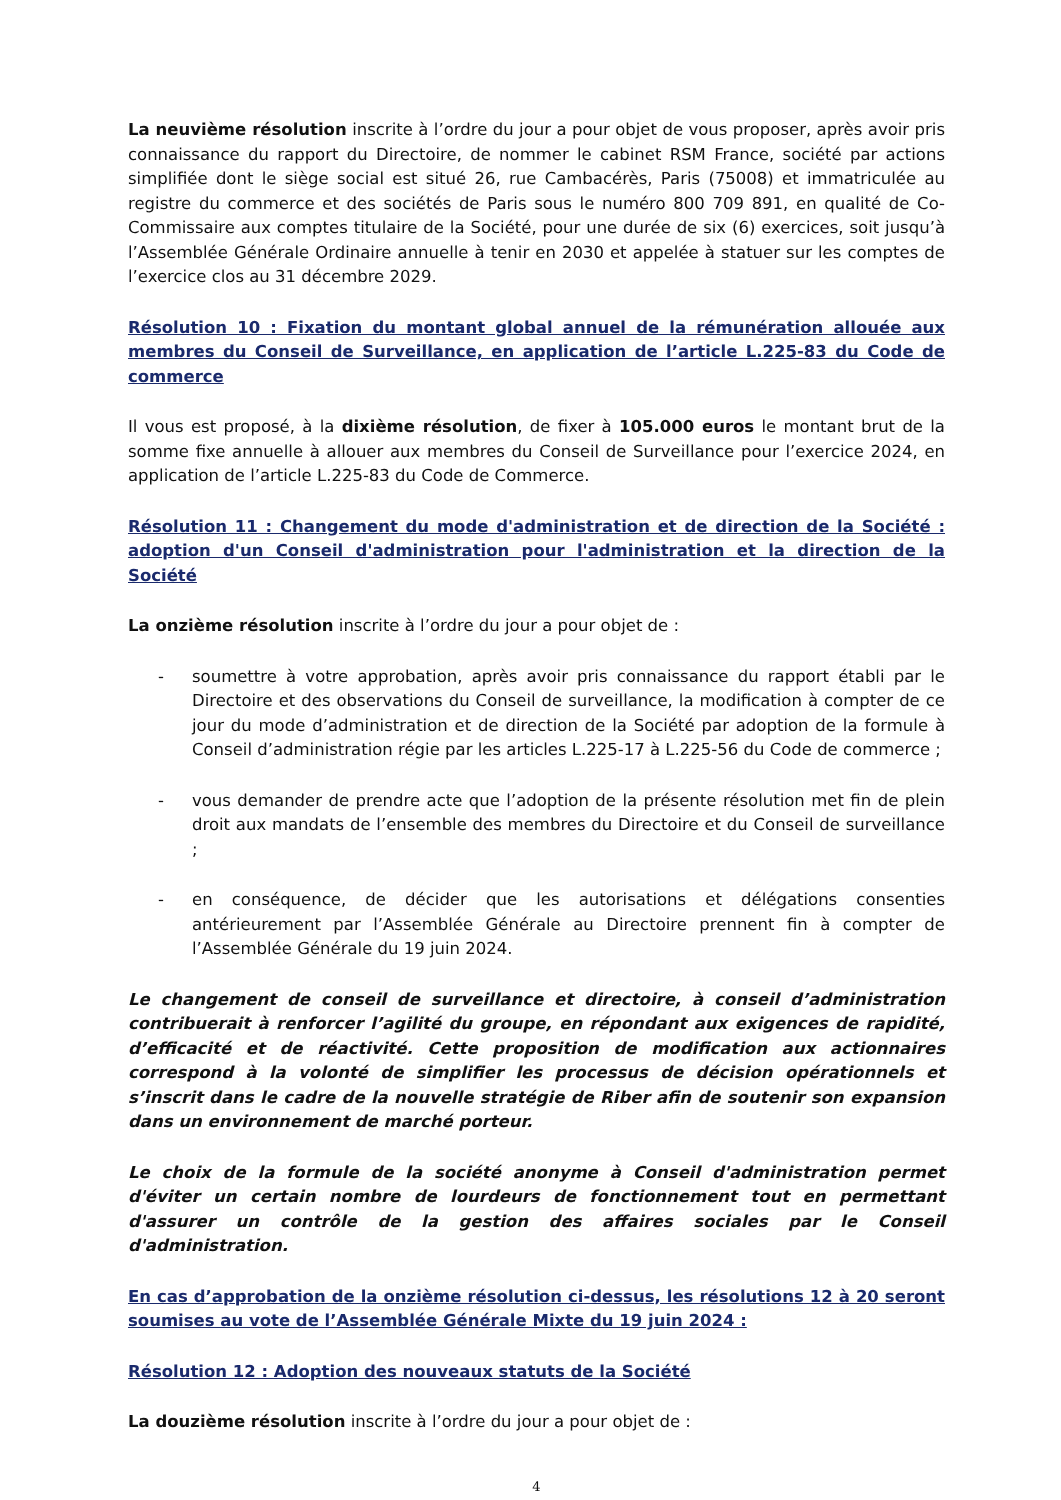La neuvième résolution inscrite à l’ordre du jour a pour objet de vous proposer, après avoir pris connaissance du rapport du Directoire, de nommer le cabinet RSM France, société par actions simplifiée dont le siège social est situé 26, rue Cambacérès, Paris (75008) et immatriculée au registre du commerce et des sociétés de Paris sous le numéro 800 709 891, en qualité de Co-Commissaire aux comptes titulaire de la Société, pour une durée de six (6) exercices, soit jusqu’à l’Assemblée Générale Ordinaire annuelle à tenir en 2030 et appelée à statuer sur les comptes de l’exercice clos au 31 décembre 2029.
Résolution 10 : Fixation du montant global annuel de la rémunération allouée aux membres du Conseil de Surveillance, en application de l’article L.225-83 du Code de commerce
Il vous est proposé, à la dixième résolution, de fixer à 105.000 euros le montant brut de la somme fixe annuelle à allouer aux membres du Conseil de Surveillance pour l’exercice 2024, en application de l’article L.225-83 du Code de Commerce.
Résolution 11 : Changement du mode d'administration et de direction de la Société : adoption d'un Conseil d'administration pour l'administration et la direction de la Société
La onzième résolution inscrite à l’ordre du jour a pour objet de :
- soumettre à votre approbation, après avoir pris connaissance du rapport établi par le Directoire et des observations du Conseil de surveillance, la modification à compter de ce jour du mode d’administration et de direction de la Société par adoption de la formule à Conseil d’administration régie par les articles L.225-17 à L.225-56 du Code de commerce ;
- vous demander de prendre acte que l’adoption de la présente résolution met fin de plein droit aux mandats de l’ensemble des membres du Directoire et du Conseil de surveillance ;
- en conséquence, de décider que les autorisations et délégations consenties antérieurement par l’Assemblée Générale au Directoire prennent fin à compter de l’Assemblée Générale du 19 juin 2024.
Le changement de conseil de surveillance et directoire, à conseil d’administration contribuerait à renforcer l’agilité du groupe, en répondant aux exigences de rapidité, d’efficacité et de réactivité. Cette proposition de modification aux actionnaires correspond à la volonté de simplifier les processus de décision opérationnels et s’inscrit dans le cadre de la nouvelle stratégie de Riber afin de soutenir son expansion dans un environnement de marché porteur.
Le choix de la formule de la société anonyme à Conseil d'administration permet d'éviter un certain nombre de lourdeurs de fonctionnement tout en permettant d'assurer un contrôle de la gestion des affaires sociales par le Conseil d'administration.
En cas d’approbation de la onzième résolution ci-dessus, les résolutions 12 à 20 seront soumises au vote de l’Assemblée Générale Mixte du 19 juin 2024 :
Résolution 12 : Adoption des nouveaux statuts de la Société
La douzième résolution inscrite à l’ordre du jour a pour objet de :
4